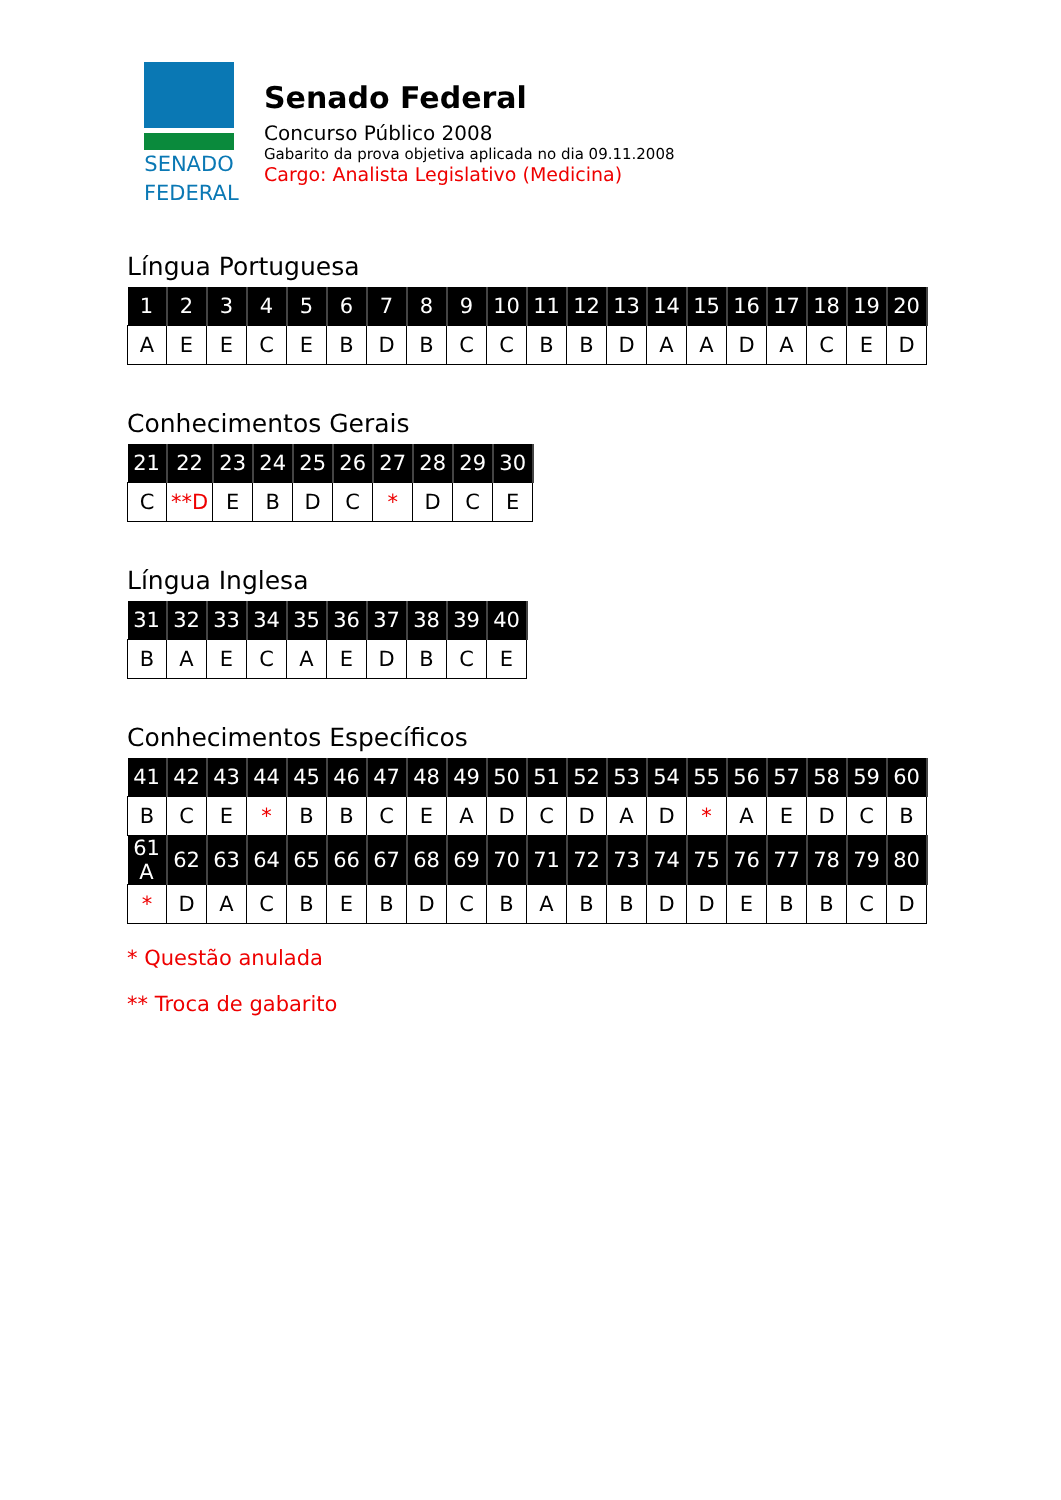SENADO
FEDERAL
Senado Federal
Concurso Público 2008
Gabarito da prova objetiva aplicada no dia 09.11.2008
Cargo: Analista Legislativo (Medicina)
Língua Portuguesa
| 1 | 2 | 3 | 4 | 5 | 6 | 7 | 8 | 9 | 10 | 11 | 12 | 13 | 14 | 15 | 16 | 17 | 18 | 19 | 20 |
| --- | --- | --- | --- | --- | --- | --- | --- | --- | --- | --- | --- | --- | --- | --- | --- | --- | --- | --- | --- |
| A | E | E | C | E | B | D | B | C | C | B | B | D | A | A | D | A | C | E | D |
Conhecimentos Gerais
| 21 | 22 | 23 | 24 | 25 | 26 | 27 | 28 | 29 | 30 |
| --- | --- | --- | --- | --- | --- | --- | --- | --- | --- |
| C | **D | E | B | D | C | * | D | C | E |
Língua Inglesa
| 31 | 32 | 33 | 34 | 35 | 36 | 37 | 38 | 39 | 40 |
| --- | --- | --- | --- | --- | --- | --- | --- | --- | --- |
| B | A | E | C | A | E | D | B | C | E |
Conhecimentos Específicos
| 41 | 42 | 43 | 44 | 45 | 46 | 47 | 48 | 49 | 50 | 51 | 52 | 53 | 54 | 55 | 56 | 57 | 58 | 59 | 60 |
| --- | --- | --- | --- | --- | --- | --- | --- | --- | --- | --- | --- | --- | --- | --- | --- | --- | --- | --- | --- |
| B | C | E | * | B | B | C | E | A | D | C | D | A | D | * | A | E | D | C | B |
| 61 A | 62 | 63 | 64 | 65 | 66 | 67 | 68 | 69 | 70 | 71 | 72 | 73 | 74 | 75 | 76 | 77 | 78 | 79 | 80 |
| * | D | A | C | B | E | B | D | C | B | A | B | B | D | D | E | B | B | C | D |
* Questão anulada
** Troca de gabarito